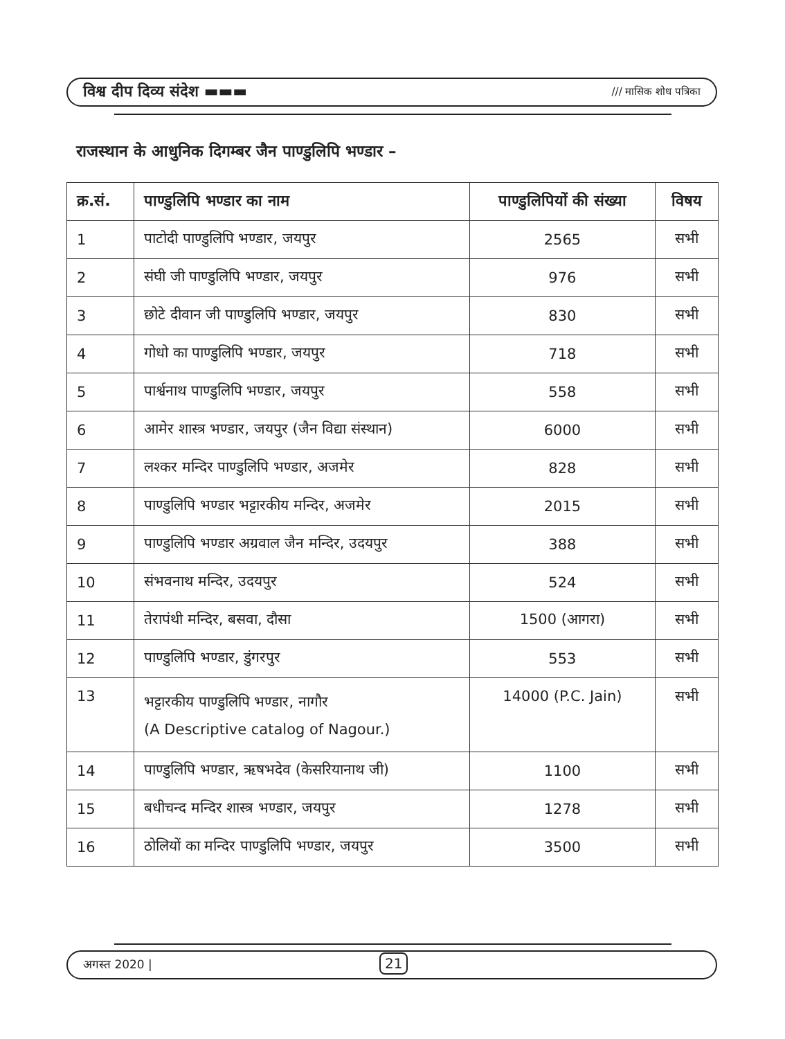विश्व दीप दिव्य संदेश ▬▬▬ /// मासिक शोध पत्रिका
राजस्थान के आधुनिक दिगम्बर जैन पाण्डुलिपि भण्डार –
| क्र.सं. | पाण्डुलिपि भण्डार का नाम | पाण्डुलिपियों की संख्या | विषय |
| --- | --- | --- | --- |
| 1 | पाटोदी पाण्डुलिपि भण्डार, जयपुर | 2565 | सभी |
| 2 | संघी जी पाण्डुलिपि भण्डार, जयपुर | 976 | सभी |
| 3 | छोटे दीवान जी पाण्डुलिपि भण्डार, जयपुर | 830 | सभी |
| 4 | गोधो का पाण्डुलिपि भण्डार, जयपुर | 718 | सभी |
| 5 | पार्श्वनाथ पाण्डुलिपि भण्डार, जयपुर | 558 | सभी |
| 6 | आमेर शास्त्र भण्डार, जयपुर (जैन विद्या संस्थान) | 6000 | सभी |
| 7 | लश्कर मन्दिर पाण्डुलिपि भण्डार, अजमेर | 828 | सभी |
| 8 | पाण्डुलिपि भण्डार भट्टारकीय मन्दिर, अजमेर | 2015 | सभी |
| 9 | पाण्डुलिपि भण्डार अग्रवाल जैन मन्दिर, उदयपुर | 388 | सभी |
| 10 | संभवनाथ मन्दिर, उदयपुर | 524 | सभी |
| 11 | तेरापंथी मन्दिर, बसवा, दौसा | 1500 (आगरा) | सभी |
| 12 | पाण्डुलिपि भण्डार, डुंगरपुर | 553 | सभी |
| 13 | भट्टारकीय पाण्डुलिपि भण्डार, नागौर (A Descriptive catalog of Nagour.) | 14000 (P.C. Jain) | सभी |
| 14 | पाण्डुलिपि भण्डार, ऋषभदेव (केसरियानाथ जी) | 1100 | सभी |
| 15 | बधीचन्द मन्दिर शास्त्र भण्डार, जयपुर | 1278 | सभी |
| 16 | ठोलियों का मन्दिर पाण्डुलिपि भण्डार, जयपुर | 3500 | सभी |
अगस्त 2020 | 21